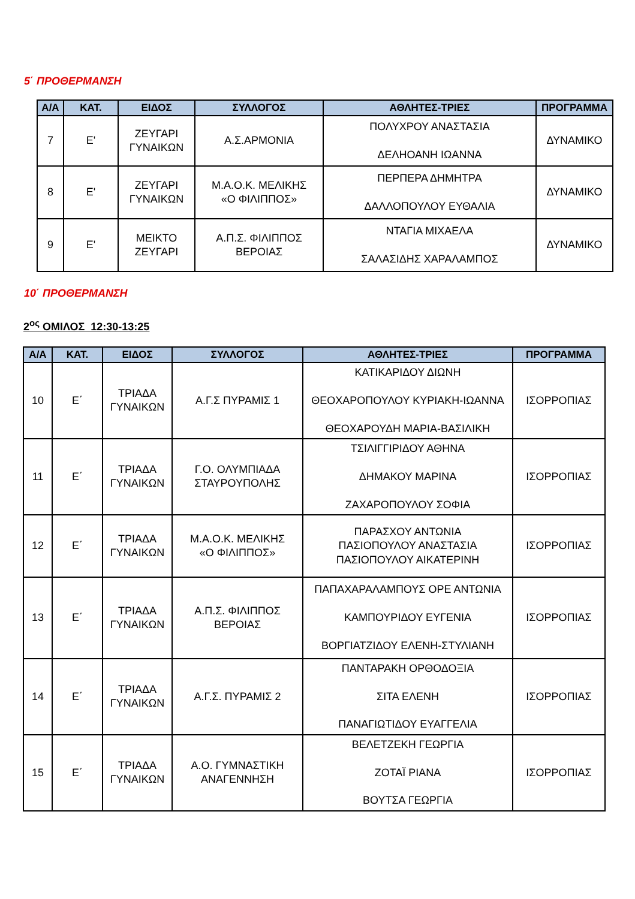5΄ ΠΡΟΘΕΡΜΑΝΣΗ
| Α/Α | ΚΑΤ. | ΕΙΔΟΣ | ΣΥΛΛΟΓΟΣ | ΑΘΛΗΤΕΣ-ΤΡΙΕΣ | ΠΡΟΓΡΑΜΜΑ |
| --- | --- | --- | --- | --- | --- |
| 7 | Ε' | ΖΕΥΓΑΡΙ ΓΥΝΑΙΚΩΝ | Α.Σ.ΑΡΜΟΝΙΑ | ΠΟΛΥΧΡΟΥ ΑΝΑΣΤΑΣΙΑ ΔΕΛΗΟΑΝΗ ΙΩΑΝΝΑ | ΔΥΝΑΜΙΚΟ |
| 8 | Ε' | ΖΕΥΓΑΡΙ ΓΥΝΑΙΚΩΝ | Μ.Α.Ο.Κ. ΜΕΛΙΚΗΣ «Ο ΦΙΛΙΠΠΟΣ» | ΠΕΡΠΕΡΑ ΔΗΜΗΤΡΑ ΔΑΛΛΟΠΟΥΛΟΥ ΕΥΘΑΛΙΑ | ΔΥΝΑΜΙΚΟ |
| 9 | Ε' | ΜΕΙΚΤΟ ΖΕΥΓΑΡΙ | Α.Π.Σ. ΦΙΛΙΠΠΟΣ ΒΕΡΟΙΑΣ | ΝΤΑΓΙΑ ΜΙΧΑΕΛΑ ΣΑΛΑΣΙΔΗΣ ΧΑΡΑΛΑΜΠΟΣ | ΔΥΝΑΜΙΚΟ |
10΄ ΠΡΟΘΕΡΜΑΝΣΗ
2<sup>ος</sup> ΟΜΙΛΟΣ 12:30-13:25
| Α/Α | ΚΑΤ. | ΕΙΔΟΣ | ΣΥΛΛΟΓΟΣ | ΑΘΛΗΤΕΣ-ΤΡΙΕΣ | ΠΡΟΓΡΑΜΜΑ |
| --- | --- | --- | --- | --- | --- |
| 10 | Ε΄ | ΤΡΙΑΔΑ ΓΥΝΑΙΚΩΝ | Α.Γ.Σ ΠΥΡΑΜΙΣ 1 | ΚΑΤΙΚΑΡΙΔΟΥ ΔΙΩΝΗ ΘΕΟΧΑΡΟΠΟΥΛΟΥ ΚΥΡΙΑΚΗ-ΙΩΑΝΝΑ ΘΕΟΧΑΡΟΥΔΗ ΜΑΡΙΑ-ΒΑΣΙΛΙΚΗ | ΙΣΟΡΡΟΠΙΑΣ |
| 11 | Ε΄ | ΤΡΙΑΔΑ ΓΥΝΑΙΚΩΝ | Γ.Ο. ΟΛΥΜΠΙΑΔΑ ΣΤΑΥΡΟΥΠΟΛΗΣ | ΤΣΙΛΙΓΓΙΡΙΔΟΥ ΑΘΗΝΑ ΔΗΜΑΚΟΥ ΜΑΡΙΝΑ ΖΑΧΑΡΟΠΟΥΛΟΥ ΣΟΦΙΑ | ΙΣΟΡΡΟΠΙΑΣ |
| 12 | Ε΄ | ΤΡΙΑΔΑ ΓΥΝΑΙΚΩΝ | Μ.Α.Ο.Κ. ΜΕΛΙΚΗΣ «Ο ΦΙΛΙΠΠΟΣ» | ΠΑΡΑΣΧΟΥ ΑΝΤΩΝΙΑ ΠΑΣΙΟΠΟΥΛΟΥ ΑΝΑΣΤΑΣΙΑ ΠΑΣΙΟΠΟΥΛΟΥ ΑΙΚΑΤΕΡΙΝΗ | ΙΣΟΡΡΟΠΙΑΣ |
| 13 | Ε΄ | ΤΡΙΑΔΑ ΓΥΝΑΙΚΩΝ | Α.Π.Σ. ΦΙΛΙΠΠΟΣ ΒΕΡΟΙΑΣ | ΠΑΠΑΧΑΡΑΛΑΜΠΟΥΣ ΟΡΕ ΑΝΤΩΝΙΑ ΚΑΜΠΟΥΡΙΔΟΥ ΕΥΓΕΝΙΑ ΒΟΡΓΙΑΤΖΙΔΟΥ ΕΛΕΝΗ-ΣΤΥΛΙΑΝΗ | ΙΣΟΡΡΟΠΙΑΣ |
| 14 | Ε΄ | ΤΡΙΑΔΑ ΓΥΝΑΙΚΩΝ | Α.Γ.Σ. ΠΥΡΑΜΙΣ 2 | ΠΑΝΤΑΡΑΚΗ ΟΡΘΟΔΟΞΙΑ ΣΙΤΑ ΕΛΕΝΗ ΠΑΝΑΓΙΩΤΙΔΟΥ ΕΥΑΓΓΕΛΙΑ | ΙΣΟΡΡΟΠΙΑΣ |
| 15 | Ε΄ | ΤΡΙΑΔΑ ΓΥΝΑΙΚΩΝ | Α.Ο. ΓΥΜΝΑΣΤΙΚΗ ΑΝΑΓΕΝΝΗΣΗ | ΒΕΛΕΤΖΕΚΗ ΓΕΩΡΓΙΑ ΖΟΤΑΪ ΡΙΑΝΑ ΒΟΥΤΣΑ ΓΕΩΡΓΙΑ | ΙΣΟΡΡΟΠΙΑΣ |